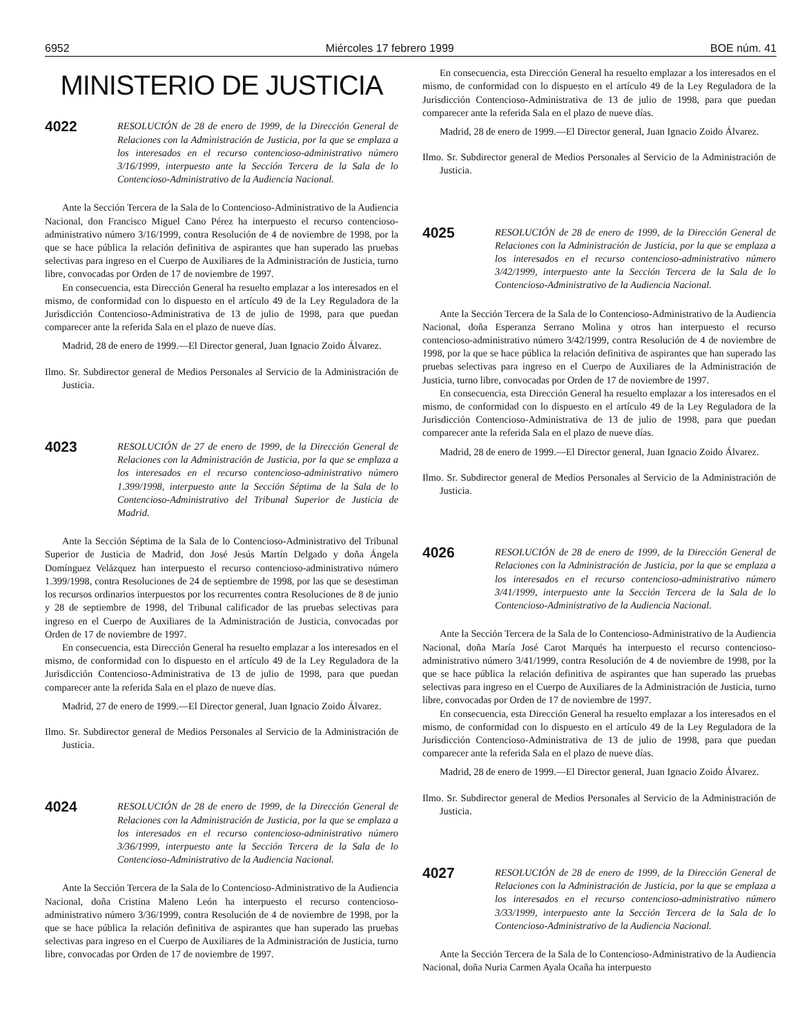6952 Miércoles 17 febrero 1999 BOE núm. 41
MINISTERIO DE JUSTICIA
4022
RESOLUCIÓN de 28 de enero de 1999, de la Dirección General de Relaciones con la Administración de Justicia, por la que se emplaza a los interesados en el recurso contencioso-administrativo número 3/16/1999, interpuesto ante la Sección Tercera de la Sala de lo Contencioso-Administrativo de la Audiencia Nacional.
Ante la Sección Tercera de la Sala de lo Contencioso-Administrativo de la Audiencia Nacional, don Francisco Miguel Cano Pérez ha interpuesto el recurso contencioso-administrativo número 3/16/1999, contra Resolución de 4 de noviembre de 1998, por la que se hace pública la relación definitiva de aspirantes que han superado las pruebas selectivas para ingreso en el Cuerpo de Auxiliares de la Administración de Justicia, turno libre, convocadas por Orden de 17 de noviembre de 1997.
En consecuencia, esta Dirección General ha resuelto emplazar a los interesados en el mismo, de conformidad con lo dispuesto en el artículo 49 de la Ley Reguladora de la Jurisdicción Contencioso-Administrativa de 13 de julio de 1998, para que puedan comparecer ante la referida Sala en el plazo de nueve días.
Madrid, 28 de enero de 1999.—El Director general, Juan Ignacio Zoido Álvarez.
Ilmo. Sr. Subdirector general de Medios Personales al Servicio de la Administración de Justicia.
4023
RESOLUCIÓN de 27 de enero de 1999, de la Dirección General de Relaciones con la Administración de Justicia, por la que se emplaza a los interesados en el recurso contencioso-administrativo número 1.399/1998, interpuesto ante la Sección Séptima de la Sala de lo Contencioso-Administrativo del Tribunal Superior de Justicia de Madrid.
Ante la Sección Séptima de la Sala de lo Contencioso-Administrativo del Tribunal Superior de Justicia de Madrid, don José Jesús Martín Delgado y doña Ángela Domínguez Velázquez han interpuesto el recurso contencioso-administrativo número 1.399/1998, contra Resoluciones de 24 de septiembre de 1998, por las que se desestiman los recursos ordinarios interpuestos por los recurrentes contra Resoluciones de 8 de junio y 28 de septiembre de 1998, del Tribunal calificador de las pruebas selectivas para ingreso en el Cuerpo de Auxiliares de la Administración de Justicia, convocadas por Orden de 17 de noviembre de 1997.
En consecuencia, esta Dirección General ha resuelto emplazar a los interesados en el mismo, de conformidad con lo dispuesto en el artículo 49 de la Ley Reguladora de la Jurisdicción Contencioso-Administrativa de 13 de julio de 1998, para que puedan comparecer ante la referida Sala en el plazo de nueve días.
Madrid, 27 de enero de 1999.—El Director general, Juan Ignacio Zoido Álvarez.
Ilmo. Sr. Subdirector general de Medios Personales al Servicio de la Administración de Justicia.
4024
RESOLUCIÓN de 28 de enero de 1999, de la Dirección General de Relaciones con la Administración de Justicia, por la que se emplaza a los interesados en el recurso contencioso-administrativo número 3/36/1999, interpuesto ante la Sección Tercera de la Sala de lo Contencioso-Administrativo de la Audiencia Nacional.
Ante la Sección Tercera de la Sala de lo Contencioso-Administrativo de la Audiencia Nacional, doña Cristina Maleno León ha interpuesto el recurso contencioso-administrativo número 3/36/1999, contra Resolución de 4 de noviembre de 1998, por la que se hace pública la relación definitiva de aspirantes que han superado las pruebas selectivas para ingreso en el Cuerpo de Auxiliares de la Administración de Justicia, turno libre, convocadas por Orden de 17 de noviembre de 1997.
En consecuencia, esta Dirección General ha resuelto emplazar a los interesados en el mismo, de conformidad con lo dispuesto en el artículo 49 de la Ley Reguladora de la Jurisdicción Contencioso-Administrativa de 13 de julio de 1998, para que puedan comparecer ante la referida Sala en el plazo de nueve días.
Madrid, 28 de enero de 1999.—El Director general, Juan Ignacio Zoido Álvarez.
Ilmo. Sr. Subdirector general de Medios Personales al Servicio de la Administración de Justicia.
4025
RESOLUCIÓN de 28 de enero de 1999, de la Dirección General de Relaciones con la Administración de Justicia, por la que se emplaza a los interesados en el recurso contencioso-administrativo número 3/42/1999, interpuesto ante la Sección Tercera de la Sala de lo Contencioso-Administrativo de la Audiencia Nacional.
Ante la Sección Tercera de la Sala de lo Contencioso-Administrativo de la Audiencia Nacional, doña Esperanza Serrano Molina y otros han interpuesto el recurso contencioso-administrativo número 3/42/1999, contra Resolución de 4 de noviembre de 1998, por la que se hace pública la relación definitiva de aspirantes que han superado las pruebas selectivas para ingreso en el Cuerpo de Auxiliares de la Administración de Justicia, turno libre, convocadas por Orden de 17 de noviembre de 1997.
En consecuencia, esta Dirección General ha resuelto emplazar a los interesados en el mismo, de conformidad con lo dispuesto en el artículo 49 de la Ley Reguladora de la Jurisdicción Contencioso-Administrativa de 13 de julio de 1998, para que puedan comparecer ante la referida Sala en el plazo de nueve días.
Madrid, 28 de enero de 1999.—El Director general, Juan Ignacio Zoido Álvarez.
Ilmo. Sr. Subdirector general de Medios Personales al Servicio de la Administración de Justicia.
4026
RESOLUCIÓN de 28 de enero de 1999, de la Dirección General de Relaciones con la Administración de Justicia, por la que se emplaza a los interesados en el recurso contencioso-administrativo número 3/41/1999, interpuesto ante la Sección Tercera de la Sala de lo Contencioso-Administrativo de la Audiencia Nacional.
Ante la Sección Tercera de la Sala de lo Contencioso-Administrativo de la Audiencia Nacional, doña María José Carot Marqués ha interpuesto el recurso contencioso-administrativo número 3/41/1999, contra Resolución de 4 de noviembre de 1998, por la que se hace pública la relación definitiva de aspirantes que han superado las pruebas selectivas para ingreso en el Cuerpo de Auxiliares de la Administración de Justicia, turno libre, convocadas por Orden de 17 de noviembre de 1997.
En consecuencia, esta Dirección General ha resuelto emplazar a los interesados en el mismo, de conformidad con lo dispuesto en el artículo 49 de la Ley Reguladora de la Jurisdicción Contencioso-Administrativa de 13 de julio de 1998, para que puedan comparecer ante la referida Sala en el plazo de nueve días.
Madrid, 28 de enero de 1999.—El Director general, Juan Ignacio Zoido Álvarez.
Ilmo. Sr. Subdirector general de Medios Personales al Servicio de la Administración de Justicia.
4027
RESOLUCIÓN de 28 de enero de 1999, de la Dirección General de Relaciones con la Administración de Justicia, por la que se emplaza a los interesados en el recurso contencioso-administrativo número 3/33/1999, interpuesto ante la Sección Tercera de la Sala de lo Contencioso-Administrativo de la Audiencia Nacional.
Ante la Sección Tercera de la Sala de lo Contencioso-Administrativo de la Audiencia Nacional, doña Nuria Carmen Ayala Ocaña ha interpuesto